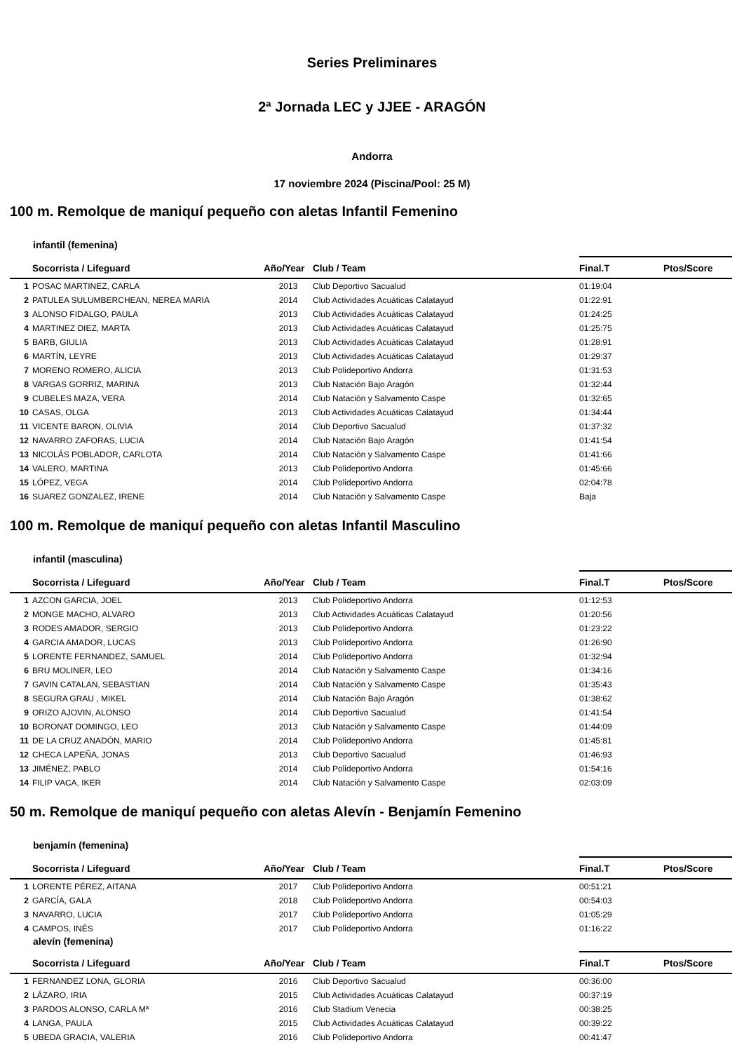Series Preliminares
2ª Jornada LEC y JJEE - ARAGÓN
Andorra
17 noviembre 2024 (Piscina/Pool: 25 M)
100 m. Remolque de maniquí pequeño con aletas Infantil Femenino
infantil (femenina)
| | Socorrista / Lifeguard | Año/Year | Club / Team | Final.T | Ptos/Score |
| --- | --- | --- | --- | --- | --- |
| 1 | POSAC MARTINEZ, CARLA | 2013 | Club Deportivo Sacualud | 01:19:04 | |
| 2 | PATULEA SULUMBERCHEAN, NEREA MARIA | 2014 | Club Actividades Acuáticas Calatayud | 01:22:91 | |
| 3 | ALONSO FIDALGO, PAULA | 2013 | Club Actividades Acuáticas Calatayud | 01:24:25 | |
| 4 | MARTINEZ DIEZ, MARTA | 2013 | Club Actividades Acuáticas Calatayud | 01:25:75 | |
| 5 | BARB, GIULIA | 2013 | Club Actividades Acuáticas Calatayud | 01:28:91 | |
| 6 | MARTÍN, LEYRE | 2013 | Club Actividades Acuáticas Calatayud | 01:29:37 | |
| 7 | MORENO ROMERO, ALICIA | 2013 | Club Polideportivo Andorra | 01:31:53 | |
| 8 | VARGAS GORRIZ, MARINA | 2013 | Club Natación Bajo Aragón | 01:32:44 | |
| 9 | CUBELES MAZA, VERA | 2014 | Club Natación y Salvamento Caspe | 01:32:65 | |
| 10 | CASAS, OLGA | 2013 | Club Actividades Acuáticas Calatayud | 01:34:44 | |
| 11 | VICENTE BARON, OLIVIA | 2014 | Club Deportivo Sacualud | 01:37:32 | |
| 12 | NAVARRO ZAFORAS, LUCIA | 2014 | Club Natación Bajo Aragón | 01:41:54 | |
| 13 | NICOLÁS POBLADOR, CARLOTA | 2014 | Club Natación y Salvamento Caspe | 01:41:66 | |
| 14 | VALERO, MARTINA | 2013 | Club Polideportivo Andorra | 01:45:66 | |
| 15 | LÓPEZ, VEGA | 2014 | Club Polideportivo Andorra | 02:04:78 | |
| 16 | SUAREZ GONZALEZ, IRENE | 2014 | Club Natación y Salvamento Caspe | Baja | |
100 m. Remolque de maniquí pequeño con aletas Infantil Masculino
infantil (masculina)
| | Socorrista / Lifeguard | Año/Year | Club / Team | Final.T | Ptos/Score |
| --- | --- | --- | --- | --- | --- |
| 1 | AZCON GARCIA, JOEL | 2013 | Club Polideportivo Andorra | 01:12:53 | |
| 2 | MONGE MACHO, ALVARO | 2013 | Club Actividades Acuáticas Calatayud | 01:20:56 | |
| 3 | RODES AMADOR, SERGIO | 2013 | Club Polideportivo Andorra | 01:23:22 | |
| 4 | GARCIA AMADOR, LUCAS | 2013 | Club Polideportivo Andorra | 01:26:90 | |
| 5 | LORENTE FERNANDEZ, SAMUEL | 2014 | Club Polideportivo Andorra | 01:32:94 | |
| 6 | BRU MOLINER, LEO | 2014 | Club Natación y Salvamento Caspe | 01:34:16 | |
| 7 | GAVIN CATALAN, SEBASTIAN | 2014 | Club Natación y Salvamento Caspe | 01:35:43 | |
| 8 | SEGURA GRAU , MIKEL | 2014 | Club Natación Bajo Aragón | 01:38:62 | |
| 9 | ORIZO AJOVIN, ALONSO | 2014 | Club Deportivo Sacualud | 01:41:54 | |
| 10 | BORONAT DOMINGO, LEO | 2013 | Club Natación y Salvamento Caspe | 01:44:09 | |
| 11 | DE LA CRUZ ANADÓN, MARIO | 2014 | Club Polideportivo Andorra | 01:45:81 | |
| 12 | CHECA LAPEÑA, JONAS | 2013 | Club Deportivo Sacualud | 01:46:93 | |
| 13 | JIMÉNEZ, PABLO | 2014 | Club Polideportivo Andorra | 01:54:16 | |
| 14 | FILIP VACA, IKER | 2014 | Club Natación y Salvamento Caspe | 02:03:09 | |
50 m. Remolque de maniquí pequeño con aletas Alevín - Benjamín Femenino
benjamín (femenina)
| | Socorrista / Lifeguard | Año/Year | Club / Team | Final.T | Ptos/Score |
| --- | --- | --- | --- | --- | --- |
| 1 | LORENTE PÉREZ, AITANA | 2017 | Club Polideportivo Andorra | 00:51:21 | |
| 2 | GARCÍA, GALA | 2018 | Club Polideportivo Andorra | 00:54:03 | |
| 3 | NAVARRO, LUCIA | 2017 | Club Polideportivo Andorra | 01:05:29 | |
| 4 | CAMPOS, INÉS | 2017 | Club Polideportivo Andorra | 01:16:22 | |
alevín (femenina)
| | Socorrista / Lifeguard | Año/Year | Club / Team | Final.T | Ptos/Score |
| --- | --- | --- | --- | --- | --- |
| 1 | FERNANDEZ LONA, GLORIA | 2016 | Club Deportivo Sacualud | 00:36:00 | |
| 2 | LÁZARO, IRIA | 2015 | Club Actividades Acuáticas Calatayud | 00:37:19 | |
| 3 | PARDOS ALONSO, CARLA Mª | 2016 | Club Stadium Venecia | 00:38:25 | |
| 4 | LANGA, PAULA | 2015 | Club Actividades Acuáticas Calatayud | 00:39:22 | |
| 5 | UBEDA GRACIA, VALERIA | 2016 | Club Polideportivo Andorra | 00:41:47 | |